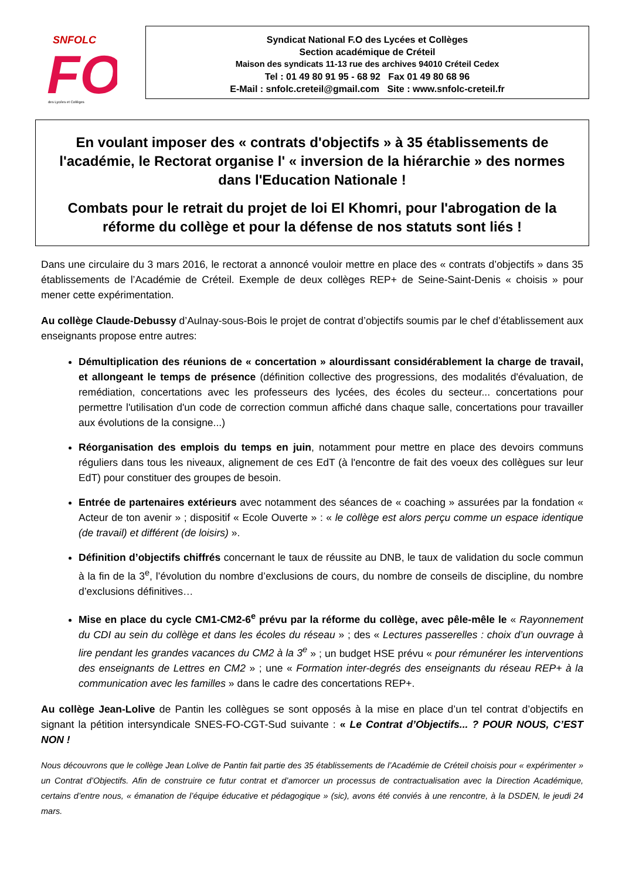SNFOLC
FO
des Lycées et Collèges
Syndicat National F.O des Lycées et Collèges
Section académique de Créteil
Maison des syndicats 11-13 rue des archives 94010 Créteil Cedex
Tel : 01 49 80 91 95 - 68 92 Fax 01 49 80 68 96
E-Mail : snfolc.creteil@gmail.com Site : www.snfolc-creteil.fr
En voulant imposer des « contrats d'objectifs » à 35 établissements de l'académie, le Rectorat organise l' « inversion de la hiérarchie » des normes dans l'Education Nationale !
Combats pour le retrait du projet de loi El Khomri, pour l'abrogation de la réforme du collège et pour la défense de nos statuts sont liés !
Dans une circulaire du 3 mars 2016, le rectorat a annoncé vouloir mettre en place des « contrats d’objectifs » dans 35 établissements de l’Académie de Créteil. Exemple de deux collèges REP+ de Seine-Saint-Denis « choisis » pour mener cette expérimentation.
Au collège Claude-Debussy d’Aulnay-sous-Bois le projet de contrat d’objectifs soumis par le chef d’établissement aux enseignants propose entre autres:
Démultiplication des réunions de « concertation » alourdissant considérablement la charge de travail, et allongeant le temps de présence (définition collective des progressions, des modalités d'évaluation, de remédiation, concertations avec les professeurs des lycées, des écoles du secteur... concertations pour permettre l'utilisation d'un code de correction commun affiché dans chaque salle, concertations pour travailler aux évolutions de la consigne...)
Réorganisation des emplois du temps en juin, notamment pour mettre en place des devoirs communs réguliers dans tous les niveaux, alignement de ces EdT (à l'encontre de fait des voeux des collègues sur leur EdT) pour constituer des groupes de besoin.
Entrée de partenaires extérieurs avec notamment des séances de « coaching » assurées par la fondation « Acteur de ton avenir » ; dispositif « Ecole Ouverte » : « le collège est alors perçu comme un espace identique (de travail) et différent (de loisirs) ».
Définition d’objectifs chiffrés concernant le taux de réussite au DNB, le taux de validation du socle commun à la fin de la 3<sup>e</sup>, l’évolution du nombre d’exclusions de cours, du nombre de conseils de discipline, du nombre d’exclusions définitives…
Mise en place du cycle CM1-CM2-6<sup>e</sup> prévu par la réforme du collège, avec pêle-mêle le « Rayonnement du CDI au sein du collège et dans les écoles du réseau » ; des « Lectures passerelles : choix d’un ouvrage à lire pendant les grandes vacances du CM2 à la 3<sup>e</sup> » ; un budget HSE prévu « pour rémunérer les interventions des enseignants de Lettres en CM2 » ; une « Formation inter-degrés des enseignants du réseau REP+ à la communication avec les familles » dans le cadre des concertations REP+.
Au collège Jean-Lolive de Pantin les collègues se sont opposés à la mise en place d’un tel contrat d’objectifs en signant la pétition intersyndicale SNES-FO-CGT-Sud suivante : « Le Contrat d’Objectifs... ? POUR NOUS, C’EST NON !
Nous découvrons que le collège Jean Lolive de Pantin fait partie des 35 établissements de l’Académie de Créteil choisis pour « expérimenter » un Contrat d’Objectifs. Afin de construire ce futur contrat et d’amorcer un processus de contractualisation avec la Direction Académique, certains d’entre nous, « émanation de l’équipe éducative et pédagogique » (sic), avons été conviés à une rencontre, à la DSDEN, le jeudi 24 mars.